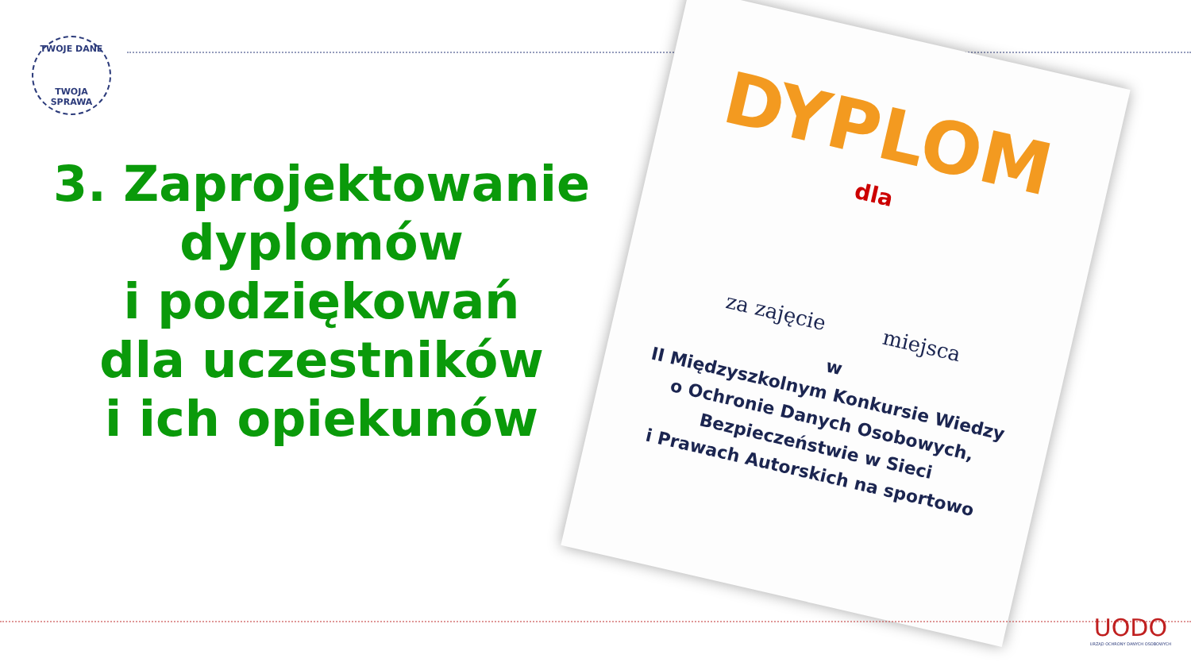TWOJE DANE
TWOJA SPRAWA
3. Zaprojektowanie dyplomów
i podziękowań
dla uczestników
i ich opiekunów
DYPLOM
dla
za zajęcie miejsca
w
II Międzyszkolnym Konkursie Wiedzy
o Ochronie Danych Osobowych,
Bezpieczeństwie w Sieci
i Prawach Autorskich na sportowo
UODO
URZĄD OCHRONY DANYCH OSOBOWYCH